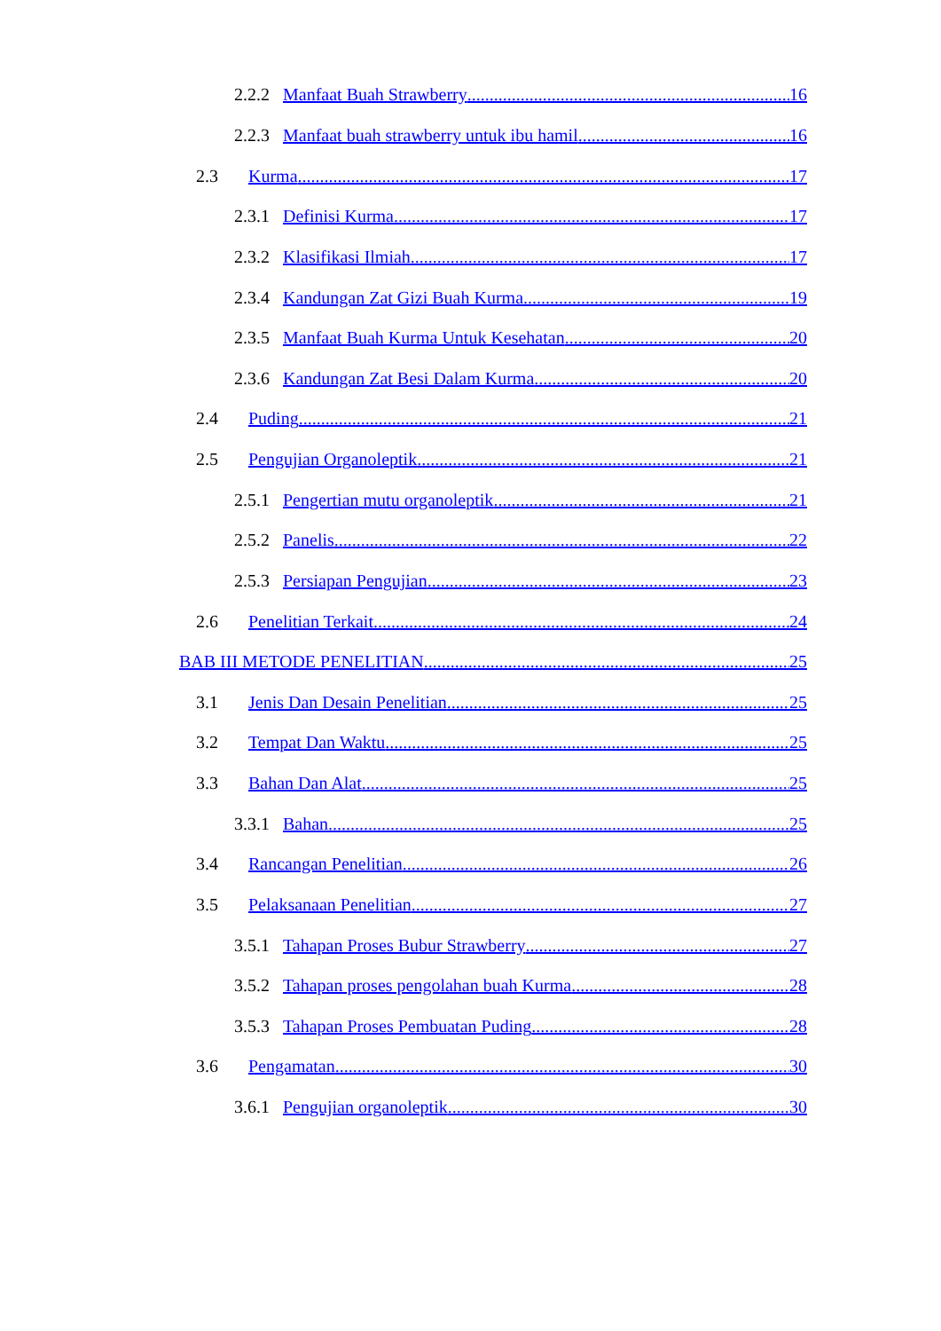2.2.2 Manfaat Buah Strawberry 16
2.2.3 Manfaat buah strawberry untuk ibu hamil 16
2.3 Kurma 17
2.3.1 Definisi Kurma 17
2.3.2 Klasifikasi Ilmiah 17
2.3.4 Kandungan Zat Gizi Buah Kurma 19
2.3.5 Manfaat Buah Kurma Untuk Kesehatan 20
2.3.6 Kandungan Zat Besi Dalam Kurma 20
2.4 Puding 21
2.5 Pengujian Organoleptik 21
2.5.1 Pengertian mutu organoleptik 21
2.5.2 Panelis 22
2.5.3 Persiapan Pengujian 23
2.6 Penelitian Terkait 24
BAB III METODE PENELITIAN 25
3.1 Jenis Dan Desain Penelitian 25
3.2 Tempat Dan Waktu 25
3.3 Bahan Dan Alat 25
3.3.1 Bahan 25
3.4 Rancangan Penelitian 26
3.5 Pelaksanaan Penelitian 27
3.5.1 Tahapan Proses Bubur Strawberry 27
3.5.2 Tahapan proses pengolahan buah Kurma 28
3.5.3 Tahapan Proses Pembuatan Puding 28
3.6 Pengamatan 30
3.6.1 Pengujian organoleptik 30